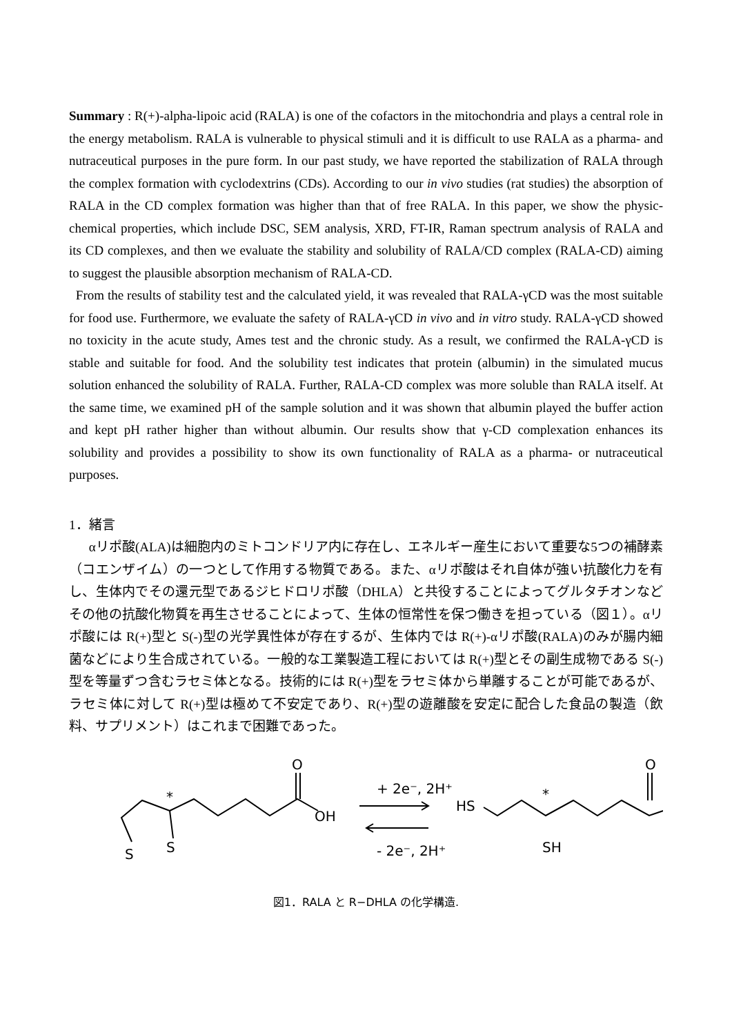Summary : R(+)-alpha-lipoic acid (RALA) is one of the cofactors in the mitochondria and plays a central role in the energy metabolism. RALA is vulnerable to physical stimuli and it is difficult to use RALA as a pharma- and nutraceutical purposes in the pure form. In our past study, we have reported the stabilization of RALA through the complex formation with cyclodextrins (CDs). According to our in vivo studies (rat studies) the absorption of RALA in the CD complex formation was higher than that of free RALA. In this paper, we show the physic-chemical properties, which include DSC, SEM analysis, XRD, FT-IR, Raman spectrum analysis of RALA and its CD complexes, and then we evaluate the stability and solubility of RALA/CD complex (RALA-CD) aiming to suggest the plausible absorption mechanism of RALA-CD.
From the results of stability test and the calculated yield, it was revealed that RALA-γCD was the most suitable for food use. Furthermore, we evaluate the safety of RALA-γCD in vivo and in vitro study. RALA-γCD showed no toxicity in the acute study, Ames test and the chronic study. As a result, we confirmed the RALA-γCD is stable and suitable for food. And the solubility test indicates that protein (albumin) in the simulated mucus solution enhanced the solubility of RALA. Further, RALA-CD complex was more soluble than RALA itself. At the same time, we examined pH of the sample solution and it was shown that albumin played the buffer action and kept pH rather higher than without albumin. Our results show that γ-CD complexation enhances its solubility and provides a possibility to show its own functionality of RALA as a pharma- or nutraceutical purposes.
1．緒言
αリポ酸(ALA)は細胞内のミトコンドリア内に存在し、エネルギー産生において重要な5つの補酵素（コエンザイム）の一つとして作用する物質である。また、αリポ酸はそれ自体が強い抗酸化力を有し、生体内でその還元型であるジヒドロリポ酸（DHLA）と共役することによってグルタチオンなどその他の抗酸化物質を再生させることによって、生体の恒常性を保つ働きを担っている（図１）。αリポ酸には R(+)型と S(-)型の光学異性体が存在するが、生体内では R(+)-αリポ酸(RALA)のみが腸内細菌などにより生合成されている。一般的な工業製造工程においては R(+)型とその副生成物である S(-)型を等量ずつ含むラセミ体となる。技術的には R(+)型をラセミ体から単離することが可能であるが、ラセミ体に対して R(+)型は極めて不安定であり、R(+)型の遊離酸を安定に配合した食品の製造（飲料、サプリメント）はこれまで困難であった。
O
OH
*
S
S
+ 2e⁻, 2H⁺
- 2e⁻, 2H⁺
HS
*
SH
O
図1．RALA と R−DHLA の化学構造.